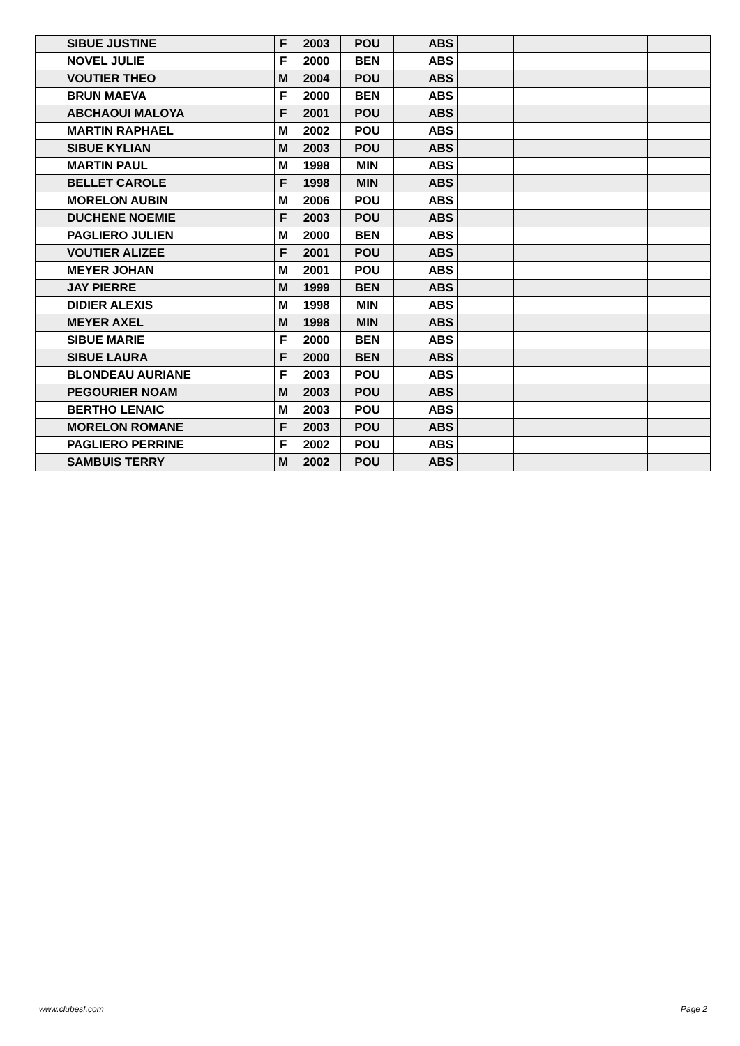| | SIBUE JUSTINE | F | 2003 | POU | ABS | | | |
| | NOVEL JULIE | F | 2000 | BEN | ABS | | | |
| | VOUTIER THEO | M | 2004 | POU | ABS | | | |
| | BRUN MAEVA | F | 2000 | BEN | ABS | | | |
| | ABCHAOUI MALOYA | F | 2001 | POU | ABS | | | |
| | MARTIN RAPHAEL | M | 2002 | POU | ABS | | | |
| | SIBUE KYLIAN | M | 2003 | POU | ABS | | | |
| | MARTIN PAUL | M | 1998 | MIN | ABS | | | |
| | BELLET CAROLE | F | 1998 | MIN | ABS | | | |
| | MORELON AUBIN | M | 2006 | POU | ABS | | | |
| | DUCHENE NOEMIE | F | 2003 | POU | ABS | | | |
| | PAGLIERO JULIEN | M | 2000 | BEN | ABS | | | |
| | VOUTIER ALIZEE | F | 2001 | POU | ABS | | | |
| | MEYER JOHAN | M | 2001 | POU | ABS | | | |
| | JAY PIERRE | M | 1999 | BEN | ABS | | | |
| | DIDIER ALEXIS | M | 1998 | MIN | ABS | | | |
| | MEYER AXEL | M | 1998 | MIN | ABS | | | |
| | SIBUE MARIE | F | 2000 | BEN | ABS | | | |
| | SIBUE LAURA | F | 2000 | BEN | ABS | | | |
| | BLONDEAU AURIANE | F | 2003 | POU | ABS | | | |
| | PEGOURIER NOAM | M | 2003 | POU | ABS | | | |
| | BERTHO LENAIC | M | 2003 | POU | ABS | | | |
| | MORELON ROMANE | F | 2003 | POU | ABS | | | |
| | PAGLIERO PERRINE | F | 2002 | POU | ABS | | | |
| | SAMBUIS TERRY | M | 2002 | POU | ABS | | | |
www.clubesf.com Page 2